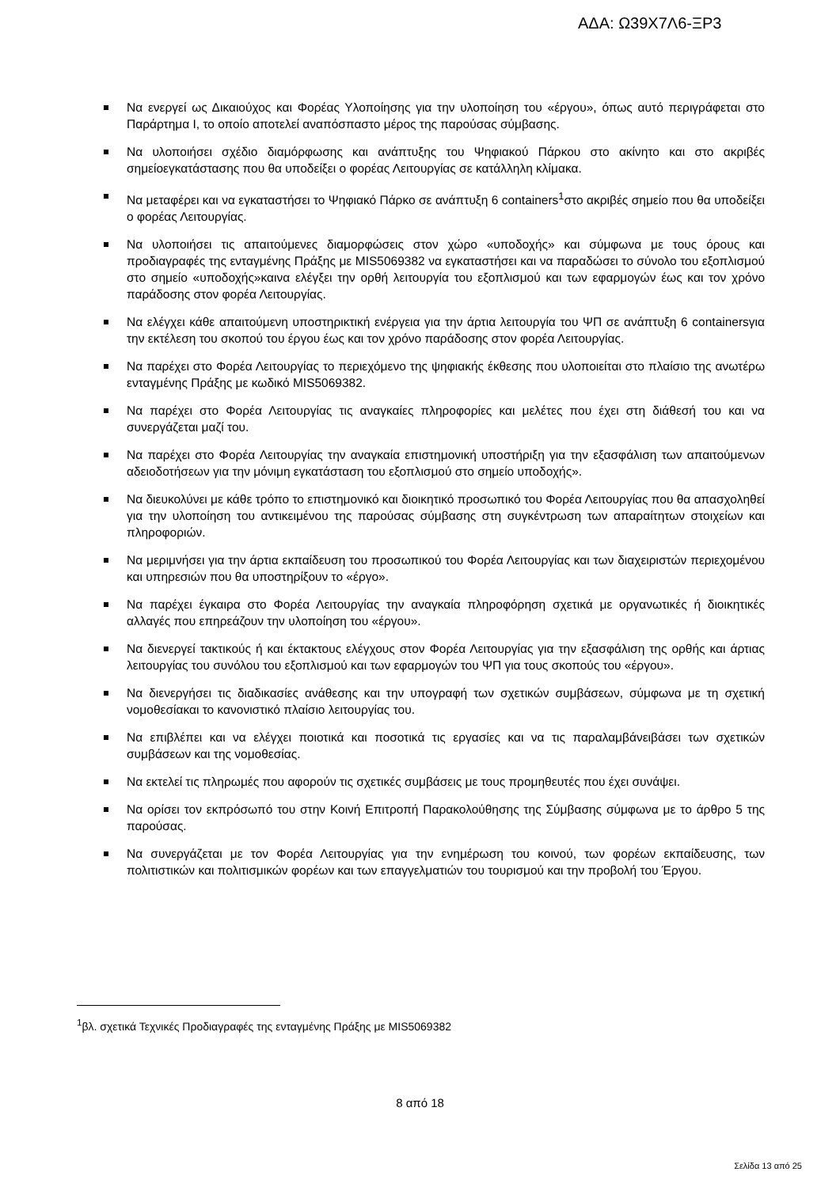ΑΔΑ: Ω39Χ7Λ6-ΞΡ3
Να ενεργεί ως Δικαιούχος και Φορέας Υλοποίησης για την υλοποίηση του «έργου», όπως αυτό περιγράφεται στο Παράρτημα Ι, το οποίο αποτελεί αναπόσπαστο μέρος της παρούσας σύμβασης.
Να υλοποιήσει σχέδιο διαμόρφωσης και ανάπτυξης του Ψηφιακού Πάρκου στο ακίνητο και στο ακριβές σημείοεγκατάστασης που θα υποδείξει ο φορέας Λειτουργίας σε κατάλληλη κλίμακα.
Να μεταφέρει και να εγκαταστήσει το Ψηφιακό Πάρκο σε ανάπτυξη 6 containers<sup>1</sup>στο ακριβές σημείο που θα υποδείξει ο φορέας Λειτουργίας.
Να υλοποιήσει τις απαιτούμενες διαμορφώσεις στον χώρο «υποδοχής» και σύμφωνα με τους όρους και προδιαγραφές της ενταγμένης Πράξης με MIS5069382 να εγκαταστήσει και να παραδώσει το σύνολο του εξοπλισμού στο σημείο «υποδοχής»καινα ελέγξει την ορθή λειτουργία του εξοπλισμού και των εφαρμογών έως και τον χρόνο παράδοσης στον φορέα Λειτουργίας.
Να ελέγχει κάθε απαιτούμενη υποστηρικτική ενέργεια για την άρτια λειτουργία του ΨΠ σε ανάπτυξη 6 containersγια την εκτέλεση του σκοπού του έργου έως και τον χρόνο παράδοσης στον φορέα Λειτουργίας.
Να παρέχει στο Φορέα Λειτουργίας το περιεχόμενο της ψηφιακής έκθεσης που υλοποιείται στο πλαίσιο της ανωτέρω ενταγμένης Πράξης με κωδικό MIS5069382.
Να παρέχει στο Φορέα Λειτουργίας τις αναγκαίες πληροφορίες και μελέτες που έχει στη διάθεσή του και να συνεργάζεται μαζί του.
Να παρέχει στο Φορέα Λειτουργίας την αναγκαία επιστημονική υποστήριξη για την εξασφάλιση των απαιτούμενων αδειοδοτήσεων για την μόνιμη εγκατάσταση του εξοπλισμού στο σημείο υποδοχής».
Να διευκολύνει με κάθε τρόπο το επιστημονικό και διοικητικό προσωπικό του Φορέα Λειτουργίας που θα απασχοληθεί για την υλοποίηση του αντικειμένου της παρούσας σύμβασης στη συγκέντρωση των απαραίτητων στοιχείων και πληροφοριών.
Να μεριμνήσει για την άρτια εκπαίδευση του προσωπικού του Φορέα Λειτουργίας και των διαχειριστών περιεχομένου και υπηρεσιών που θα υποστηρίξουν το «έργο».
Να παρέχει έγκαιρα στο Φορέα Λειτουργίας την αναγκαία πληροφόρηση σχετικά με οργανωτικές ή διοικητικές αλλαγές που επηρεάζουν την υλοποίηση του «έργου».
Να διενεργεί τακτικούς ή και έκτακτους ελέγχους στον Φορέα Λειτουργίας για την εξασφάλιση της ορθής και άρτιας λειτουργίας του συνόλου του εξοπλισμού και των εφαρμογών του ΨΠ για τους σκοπούς του «έργου».
Να διενεργήσει τις διαδικασίες ανάθεσης και την υπογραφή των σχετικών συμβάσεων, σύμφωνα με τη σχετική νομοθεσίακαι το κανονιστικό πλαίσιο λειτουργίας του.
Να επιβλέπει και να ελέγχει ποιοτικά και ποσοτικά τις εργασίες και να τις παραλαμβάνειβάσει των σχετικών συμβάσεων και της νομοθεσίας.
Να εκτελεί τις πληρωμές που αφορούν τις σχετικές συμβάσεις με τους προμηθευτές που έχει συνάψει.
Να ορίσει τον εκπρόσωπό του στην Κοινή Επιτροπή Παρακολούθησης της Σύμβασης σύμφωνα με το άρθρο 5 της παρούσας.
Να συνεργάζεται με τον Φορέα Λειτουργίας για την ενημέρωση του κοινού, των φορέων εκπαίδευσης, των πολιτιστικών και πολιτισμικών φορέων και των επαγγελματιών του τουρισμού και την προβολή του Έργου.
<sup>1</sup> βλ. σχετικά Τεχνικές Προδιαγραφές της ενταγμένης Πράξης με MIS5069382
8 από 18
Σελίδα 13 από 25